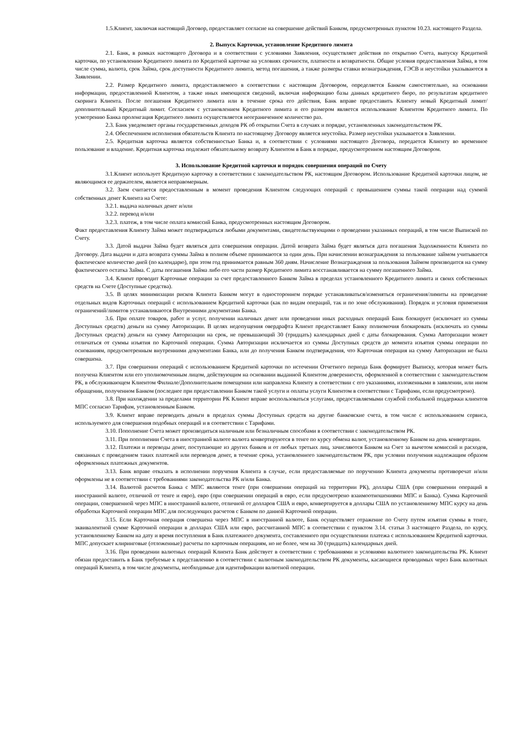1.5.Клиент, заключая настоящий Договор, предоставляет согласие на совершение действий Банком, предусмотренных пунктом 10.23. настоящего Раздела.
2. Выпуск Карточки, установление Кредитного лимита
2.1. Банк, в рамках настоящего Договора и в соответствии с условиями Заявления, осуществляет действия по открытию Счета, выпуску Кредитной карточки, по установлению Кредитного лимита по Кредитной карточке на условиях срочности, платности и возвратности. Общие условия предоставления Займа, в том числе сумма, валюта, срок Займа, срок доступности Кредитного лимита, метод погашения, а также размеры ставки вознаграждения, ГЭСВ и неустойки указываются в Заявлении.
2.2. Размер Кредитного лимита, предоставляемого в соответствии с настоящим Договором, определяется Банком самостоятельно, на основании информации, предоставленной Клиентом, а также иных имеющихся сведений, включая информацию базы данных кредитного бюро, по результатам кредитного скоринга Клиента. После погашения Кредитного лимита или в течение срока его действия, Банк вправе предоставить Клиенту новый Кредитный лимит/дополнительный Кредитный лимит. Согласием с установлением Кредитного лимита и его размером является использование Клиентом Кредитного лимита. По усмотрению Банка пролонгация Кредитного лимита осуществляется неограниченное количество раз.
2.3. Банк уведомляет органы государственных доходов РК об открытии Счета в случаях и порядке, установленных законодательством РК.
2.4. Обеспечением исполнения обязательств Клиента по настоящему Договору является неустойка. Размер неустойки указывается в Заявлении.
2.5. Кредитная карточка является собственностью Банка и, в соответствии с условиями настоящего Договора, передается Клиенту во временное пользование и владение. Кредитная карточка подлежит обязательному возврату Клиентом в Банк в порядке, предусмотренном настоящим Договором.
3. Использование Кредитной карточки и порядок совершения операций по Счету
3.1.Клиент использует Кредитную карточку в соответствии с законодательством РК, настоящим Договором. Использование Кредитной карточки лицом, не являющимся ее держателем, является неправомерным.
3.2. Заем считается предоставленным в момент проведения Клиентом следующих операций с превышением суммы такой операции над суммой собственных денег Клиента на Счете:
3.2.1. выдача наличных денег и/или
3.2.2. перевод и/или
3.2.3. платеж, в том числе оплата комиссий Банка, предусмотренных настоящим Договором.
Факт предоставления Клиенту Займа может подтверждаться любыми документами, свидетельствующими о проведении указанных операций, в том числе Выпиской по Счету.
3.3. Датой выдачи Займа будет являться дата совершения операции. Датой возврата Займа будет являться дата погашения Задолженности Клиента по Договору. Дата выдачи и дата возврата суммы Займа в полном объеме принимаются за один день. При начислении вознаграждения за пользование займом учитывается фактическое количество дней (по календарю), при этом год принимается равным 360 дням. Начисление Вознаграждения за пользования Займом производится на сумму фактического остатка Займа. С даты погашения Займа либо его части размер Кредитного лимита восстанавливается на сумму погашенного Займа.
3.4. Клиент проводит Карточные операции за счет предоставленного Банком Займа в пределах установленного Кредитного лимита и своих собственных средств на Счете (Доступные средства).
3.5. В целях минимизации рисков Клиента Банком могут в одностороннем порядке устанавливаться/изменяться ограничения/лимиты на проведение отдельных видов Карточных операций с использованием Кредитной карточки (как по видам операций, так и по зоне обслуживания). Порядок и условия применения ограничений/лимитов устанавливаются Внутренними документами Банка.
3.6. При оплате товаров, работ и услуг, получении наличных денег или проведении иных расходных операций Банк блокирует (исключает из суммы Доступных средств) деньги на сумму Авторизации. В целях недопущения овердрафта Клиент предоставляет Банку полномочия блокировать (исключать из суммы Доступных средств) деньги на сумму Авторизации на срок, не превышающий 30 (тридцать) календарных дней с даты блокирования. Сумма Авторизации может отличаться от суммы изъятия по Карточной операции. Сумма Авторизации исключается из суммы Доступных средств до момента изъятия суммы операции по основаниям, предусмотренным внутренними документами Банка, или до получения Банком подтверждения, что Карточная операция на сумму Авторизации не была совершена.
3.7. При совершении операций с использованием Кредитной карточки по истечении Отчетного периода Банк формирует Выписку, которая может быть получена Клиентом или его уполномоченным лицом, действующим на основании выданной Клиентом доверенности, оформленной в соответствии с законодательством РК, в обслуживающем Клиентом Филиале/Дополнительном помещении или направлена Клиенту в соответствии с его указаниями, изложенными в заявлении, или ином обращении, полученном Банком (последнее при предоставлении Банком такой услуги и оплаты услуги Клиентом в соответствии с Тарифами, если предусмотрено).
3.8. При нахождении за пределами территории РК Клиент вправе воспользоваться услугами, предоставляемыми службой глобальной поддержки клиентов МПС согласно Тарифам, установленным Банком.
3.9. Клиент вправе переводить деньги в пределах суммы Доступных средств на другие банковские счета, в том числе с использованием сервиса, используемого для совершения подобных операций и в соответствии с Тарифами.
3.10. Пополнение Счета может производиться наличным или безналичным способами в соответствии с законодательством РК.
3.11. При пополнении Счета в иностранной валюте валюта конвертируются в тенге по курсу обмена валют, установленному Банком на день конвертации.
3.12. Платежи и переводы денег, поступающие из других банков и от любых третьих лиц, зачисляются Банком на Счет за вычетом комиссий и расходов, связанных с проведением таких платежей или переводов денег, в течение срока, установленного законодательством РК, при условии получения надлежащим образом оформленных платежных документов.
3.13. Банк вправе отказать в исполнении поручения Клиента в случае, если предоставляемые по поручению Клиента документы противоречат и/или оформлены не в соответствии с требованиями законодательства РК и/или Банка.
3.14. Валютой расчетов Банка с МПС являются тенге (при совершении операций на территории РК), доллары США (при совершении операций в иностранной валюте, отличной от тенге и евро), евро (при совершении операций в евро, если предусмотрено взаимоотношениями МПС и Банка). Сумма Карточной операции, совершенной через МПС в иностранной валюте, отличной от долларов США и евро, конвертируется в доллары США по установленному МПС курсу на день обработки Карточной операции МПС для последующих расчетов с Банком по данной Карточной операции.
3.15. Если Карточная операция совершена через МПС в иностранной валюте, Банк осуществляет отражение по Счету путем изъятия суммы в тенге, эквивалентной сумме Карточной операции в долларах США или евро, рассчитанной МПС в соответствии с пунктом 3.14. статьи 3 настоящего Раздела, по курсу, установленному Банком на дату и время поступления в Банк платежного документа, составленного при осуществлении платежа с использованием Кредитной карточки. МПС допускает клиринговые (отложенные) расчеты по карточным операциям, но не более, чем на 30 (тридцать) календарных дней.
3.16. При проведении валютных операций Клиента Банк действует в соответствии с требованиями и условиями валютного законодательства РК. Клиент обязан предоставить в Банк требуемые к представлению в соответствии с валютным законодательством РК документы, касающиеся проводимых через Банк валютных операций Клиента, в том числе документы, необходимые для идентификации валютной операции.